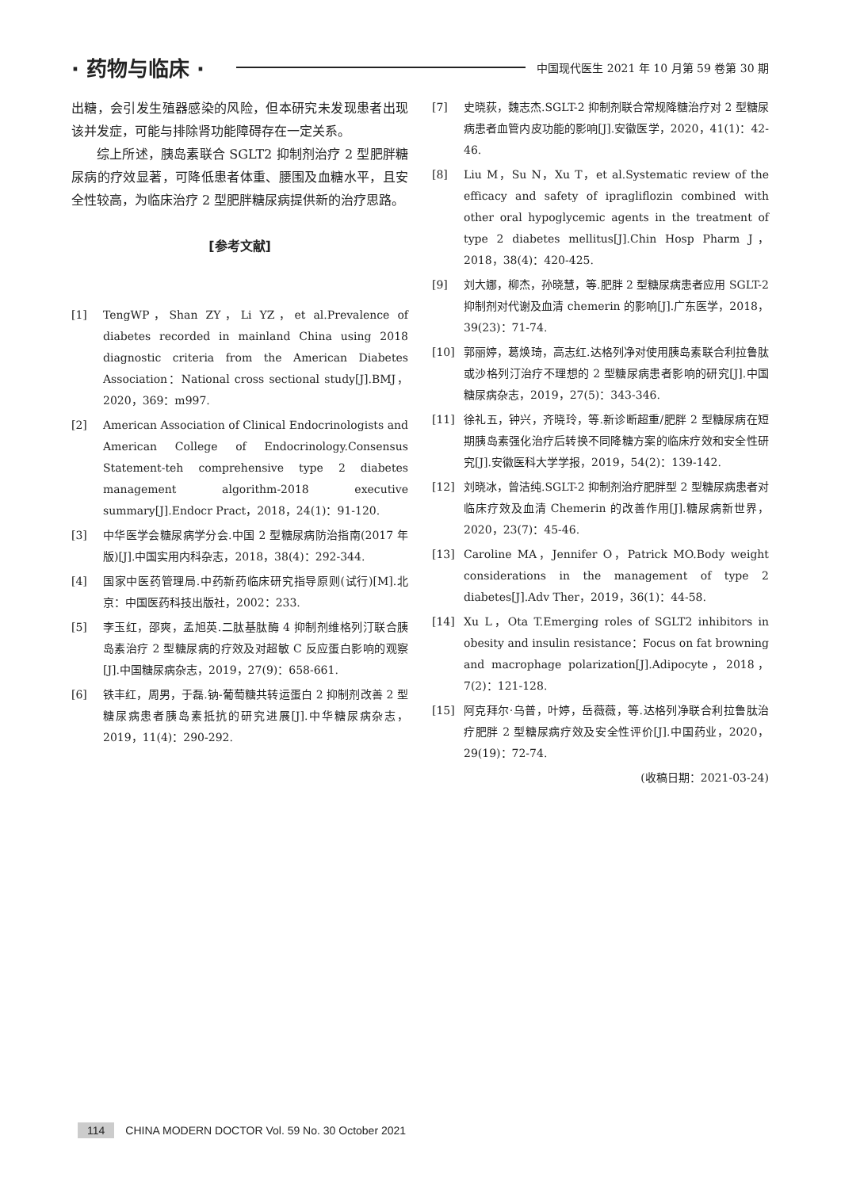· 药物与临床 ·
中国现代医生 2021 年 10 月第 59 卷第 30 期
出糖，会引发生殖器感染的风险，但本研究未发现患者出现该并发症，可能与排除肾功能障碍存在一定关系。
综上所述，胰岛素联合 SGLT2 抑制剂治疗 2 型肥胖糖尿病的疗效显著，可降低患者体重、腰围及血糖水平，且安全性较高，为临床治疗 2 型肥胖糖尿病提供新的治疗思路。
[参考文献]
[1] TengWP，Shan ZY，Li YZ，et al.Prevalence of diabetes recorded in mainland China using 2018 diagnostic criteria from the American Diabetes Association：National cross sectional study[J].BMJ，2020，369：m997.
[2] American Association of Clinical Endocrinologists and American College of Endocrinology.Consensus Statement-teh comprehensive type 2 diabetes management algorithm-2018 executive summary[J].Endocr Pract，2018，24(1)：91-120.
[3] 中华医学会糖尿病学分会.中国 2 型糖尿病防治指南(2017 年版)[J].中国实用内科杂志，2018，38(4)：292-344.
[4] 国家中医药管理局.中药新药临床研究指导原则(试行)[M].北京：中国医药科技出版社，2002：233.
[5] 李玉红，邵爽，孟旭英.二肽基肽酶 4 抑制剂维格列汀联合胰岛素治疗 2 型糖尿病的疗效及对超敏 C 反应蛋白影响的观察[J].中国糖尿病杂志，2019，27(9)：658-661.
[6] 铁丰红，周男，于磊.钠-葡萄糖共转运蛋白 2 抑制剂改善 2 型糖尿病患者胰岛素抵抗的研究进展[J].中华糖尿病杂志，2019，11(4)：290-292.
[7] 史晓荻，魏志杰.SGLT-2 抑制剂联合常规降糖治疗对 2 型糖尿病患者血管内皮功能的影响[J].安徽医学，2020，41(1)：42-46.
[8] Liu M，Su N，Xu T，et al.Systematic review of the efficacy and safety of ipragliflozin combined with other oral hypoglycemic agents in the treatment of type 2 diabetes mellitus[J].Chin Hosp Pharm J，2018，38(4)：420-425.
[9] 刘大娜，柳杰，孙晓慧，等.肥胖 2 型糖尿病患者应用 SGLT-2 抑制剂对代谢及血清 chemerin 的影响[J].广东医学，2018，39(23)：71-74.
[10] 郭丽婷，葛焕琦，高志红.达格列净对使用胰岛素联合利拉鲁肽或沙格列汀治疗不理想的 2 型糖尿病患者影响的研究[J].中国糖尿病杂志，2019，27(5)：343-346.
[11] 徐礼五，钟兴，齐晓玲，等.新诊断超重/肥胖 2 型糖尿病在短期胰岛素强化治疗后转换不同降糖方案的临床疗效和安全性研究[J].安徽医科大学学报，2019，54(2)：139-142.
[12] 刘晓冰，曾洁纯.SGLT-2 抑制剂治疗肥胖型 2 型糖尿病患者对临床疗效及血清 Chemerin 的改善作用[J].糖尿病新世界，2020，23(7)：45-46.
[13] Caroline MA，Jennifer O，Patrick MO.Body weight considerations in the management of type 2 diabetes[J].Adv Ther，2019，36(1)：44-58.
[14] Xu L，Ota T.Emerging roles of SGLT2 inhibitors in obesity and insulin resistance：Focus on fat browning and macrophage polarization[J].Adipocyte，2018，7(2)：121-128.
[15] 阿克拜尔·乌普，叶婷，岳薇薇，等.达格列净联合利拉鲁肽治疗肥胖 2 型糖尿病疗效及安全性评价[J].中国药业，2020，29(19)：72-74.
(收稿日期：2021-03-24)
114 CHINA MODERN DOCTOR Vol. 59 No. 30 October 2021